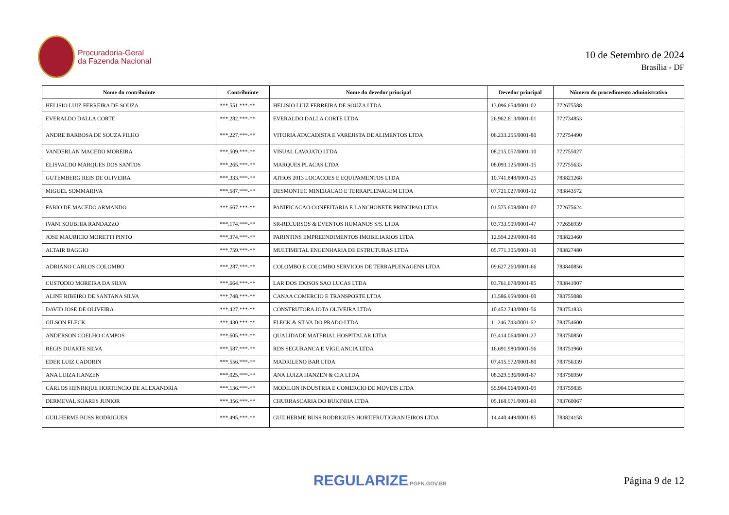Procuradoria-Geral
da Fazenda Nacional
10 de Setembro de 2024
Brasília - DF
| Nome do contribuinte | Contribuinte | Nome do devedor principal | Devedor principal | Número do procedimento administrativo |
| --- | --- | --- | --- | --- |
| HELISIO LUIZ FERREIRA DE SOUZA | ***.551.***-** | HELISIO LUIZ FERREIRA DE SOUZA LTDA | 13.096.654/0001-02 | 772675588 |
| EVERALDO DALLA CORTE | ***.282.***-** | EVERALDO DALLA CORTE LTDA | 26.962.613/0001-01 | 772734853 |
| ANDRE BARBOSA DE SOUZA FILHO | ***.227.***-** | VITORIA ATACADISTA E VAREJISTA DE ALIMENTOS LTDA | 06.233.255/0001-80 | 772754490 |
| VANDERLAN MACEDO MOREIRA | ***.509.***-** | VISUAL LAVAJATO LTDA | 08.215.057/0001-10 | 772755027 |
| ELISVALDO MARQUES DOS SANTOS | ***.265.***-** | MARQUES PLACAS LTDA | 08.093.125/0001-15 | 772755633 |
| GUTEMBERG REIS DE OLIVEIRA | ***.333.***-** | ATHOS 2013 LOCACOES E EQUIPAMENTOS LTDA | 10.741.848/0001-25 | 783821268 |
| MIGUEL SOMMARIVA | ***.587.***-** | DESMONTEC MINERACAO E TERRAPLENAGEM LTDA | 07.721.027/0001-12 | 783843572 |
| FABIO DE MACEDO ARMANDO | ***.667.***-** | PANIFICACAO CONFEITARIA E LANCHONETE PRINCIPAO LTDA | 01.575.608/0001-07 | 772675624 |
| IVANI SOUBHIA RANDAZZO | ***.174.***-** | SR-RECURSOS & EVENTOS HUMANOS S/S. LTDA | 03.733.909/0001-47 | 772656939 |
| JOSE MAURICIO MORETTI PINTO | ***.374.***-** | PARINTINS EMPREENDIMENTOS IMOBILIARIOS LTDA | 12.594.229/0001-80 | 783823460 |
| ALTAIR BAGGIO | ***.759.***-** | MULTIMETAL ENGENHARIA DE ESTRUTURAS LTDA | 05.771.305/0001-10 | 783827480 |
| ADRIANO CARLOS COLOMBO | ***.287.***-** | COLOMBO E COLOMBO SERVICOS DE TERRAPLENAGENS LTDA | 09.627.260/0001-66 | 783840856 |
| CUSTODIO MOREIRA DA SILVA | ***.664.***-** | LAR DOS IDOSOS SAO LUCAS LTDA | 03.761.678/0001-85 | 783841007 |
| ALINE RIBEIRO DE SANTANA SILVA | ***.748.***-** | CANAA COMERCIO E TRANSPORTE LTDA | 13.586.959/0001-00 | 783755088 |
| DAVID JOSE DE OLIVEIRA | ***.427.***-** | CONSTRUTORA JOTA OLIVEIRA LTDA | 10.452.743/0001-56 | 783751833 |
| GILSON FLECK | ***.430.***-** | FLECK & SILVA DO PRADO LTDA | 11.246.743/0001-62 | 783754600 |
| ANDERSON COELHO CAMPOS | ***.605.***-** | QUALIDADE MATERIAL HOSPITALAR LTDA | 03.414.064/0001-27 | 783750850 |
| REGIS DUARTE SILVA | ***.587.***-** | RDS SEGURANCA E VIGILANCIA LTDA | 16.691.980/0001-56 | 783751960 |
| EDER LUIZ CADORIN | ***.556.***-** | MADRILENO BAR LTDA | 07.415.572/0001-80 | 783756339 |
| ANA LUIZA HANZEN | ***.025.***-** | ANA LUIZA HANZEN & CIA LTDA | 08.329.536/0001-67 | 783756950 |
| CARLOS HENRIQUE HORTENCIO DE ALEXANDRIA | ***.136.***-** | MODILON INDUSTRIA E COMERCIO DE MOVEIS LTDA | 55.904.064/0001-09 | 783759835 |
| DERMEVAL SOARES JUNIOR | ***.356.***-** | CHURRASCARIA DO BUKINHA LTDA | 05.168.971/0001-69 | 783760067 |
| GUILHERME BUSS RODRIGUES | ***.495.***-** | GUILHERME BUSS RODRIGUES HORTIFRUTIGRANJEIROS LTDA | 14.440.449/0001-85 | 783824158 |
REGULARIZE.PGFN.GOV.BR
Página 9 de 12